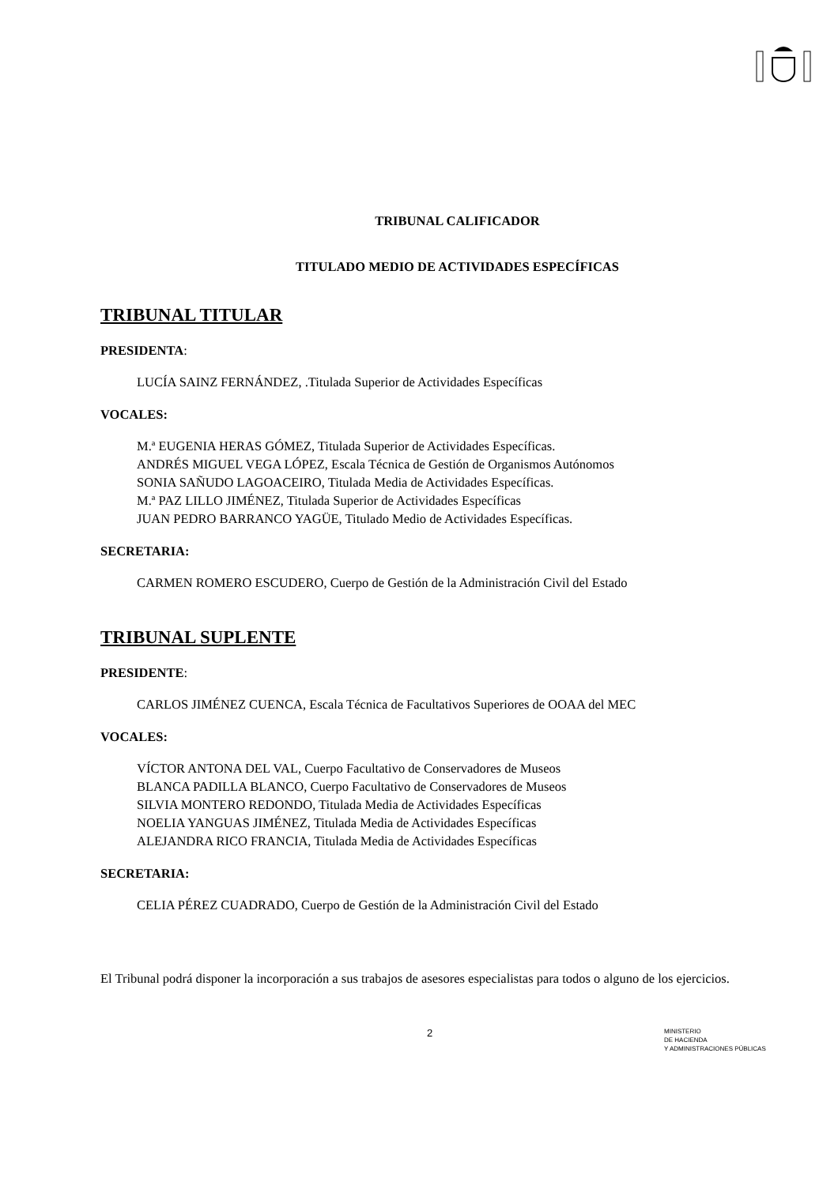TRIBUNAL CALIFICADOR
TITULADO MEDIO DE ACTIVIDADES ESPECÍFICAS
TRIBUNAL TITULAR
PRESIDENTA:
LUCÍA SAINZ FERNÁNDEZ, .Titulada Superior de Actividades Específicas
VOCALES:
M.ª EUGENIA HERAS GÓMEZ, Titulada Superior de Actividades Específicas.
ANDRÉS MIGUEL VEGA LÓPEZ, Escala Técnica de Gestión de Organismos Autónomos
SONIA SAÑUDO LAGOACEIRO, Titulada Media de Actividades Específicas.
M.ª PAZ LILLO JIMÉNEZ, Titulada Superior de Actividades Específicas
JUAN PEDRO BARRANCO YAGÜE, Titulado Medio de Actividades Específicas.
SECRETARIA:
CARMEN ROMERO ESCUDERO, Cuerpo de Gestión de la Administración Civil del Estado
TRIBUNAL SUPLENTE
PRESIDENTE:
CARLOS JIMÉNEZ CUENCA, Escala Técnica de Facultativos Superiores de OOAA del MEC
VOCALES:
VÍCTOR ANTONA DEL VAL, Cuerpo Facultativo de Conservadores de Museos
BLANCA PADILLA BLANCO, Cuerpo Facultativo de Conservadores de Museos
SILVIA MONTERO REDONDO, Titulada Media de Actividades Específicas
NOELIA YANGUAS JIMÉNEZ, Titulada Media de Actividades Específicas
ALEJANDRA RICO FRANCIA, Titulada Media de Actividades Específicas
SECRETARIA:
CELIA PÉREZ CUADRADO, Cuerpo de Gestión de la Administración Civil del Estado
El Tribunal podrá disponer la incorporación a sus trabajos de asesores especialistas para todos o alguno de los ejercicios.
2
MINISTERIO
DE HACIENDA
Y ADMINISTRACIONES PÚBLICAS